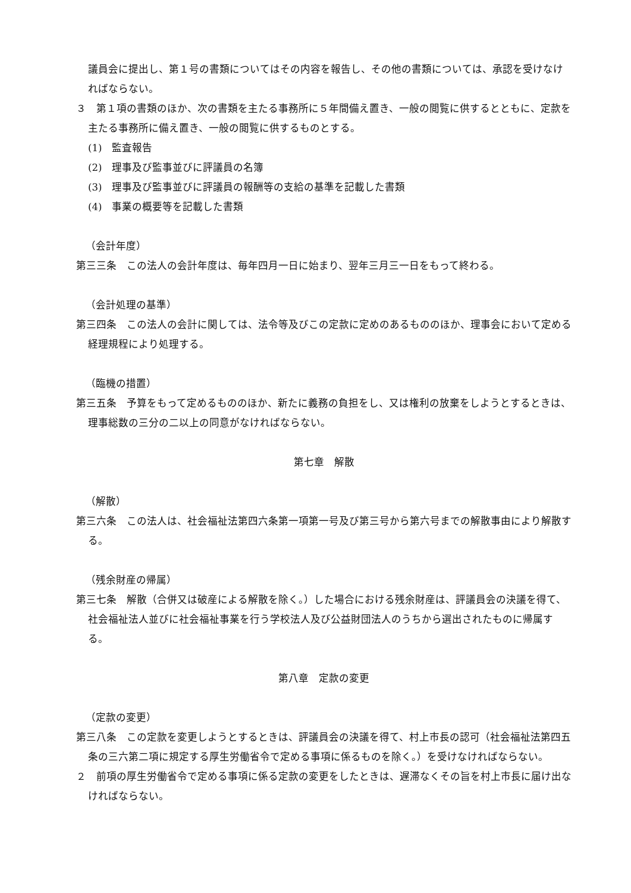議員会に提出し、第１号の書類についてはその内容を報告し、その他の書類については、承認を受けなければならない。
３　第１項の書類のほか、次の書類を主たる事務所に５年間備え置き、一般の閲覧に供するとともに、定款を主たる事務所に備え置き、一般の閲覧に供するものとする。
(1)　監査報告
(2)　理事及び監事並びに評議員の名簿
(3)　理事及び監事並びに評議員の報酬等の支給の基準を記載した書類
(4)　事業の概要等を記載した書類
（会計年度）
第三三条　この法人の会計年度は、毎年四月一日に始まり、翌年三月三一日をもって終わる。
（会計処理の基準）
第三四条　この法人の会計に関しては、法令等及びこの定款に定めのあるもののほか、理事会において定める経理規程により処理する。
（臨機の措置）
第三五条　予算をもって定めるもののほか、新たに義務の負担をし、又は権利の放棄をしようとするときは、理事総数の三分の二以上の同意がなければならない。
第七章　解散
（解散）
第三六条　この法人は、社会福祉法第四六条第一項第一号及び第三号から第六号までの解散事由により解散する。
（残余財産の帰属）
第三七条　解散（合併又は破産による解散を除く。）した場合における残余財産は、評議員会の決議を得て、社会福祉法人並びに社会福祉事業を行う学校法人及び公益財団法人のうちから選出されたものに帰属する。
第八章　定款の変更
（定款の変更）
第三八条　この定款を変更しようとするときは、評議員会の決議を得て、村上市長の認可（社会福祉法第四五条の三六第二項に規定する厚生労働省令で定める事項に係るものを除く。）を受けなければならない。
２　前項の厚生労働省令で定める事項に係る定款の変更をしたときは、遅滞なくその旨を村上市長に届け出なければならない。